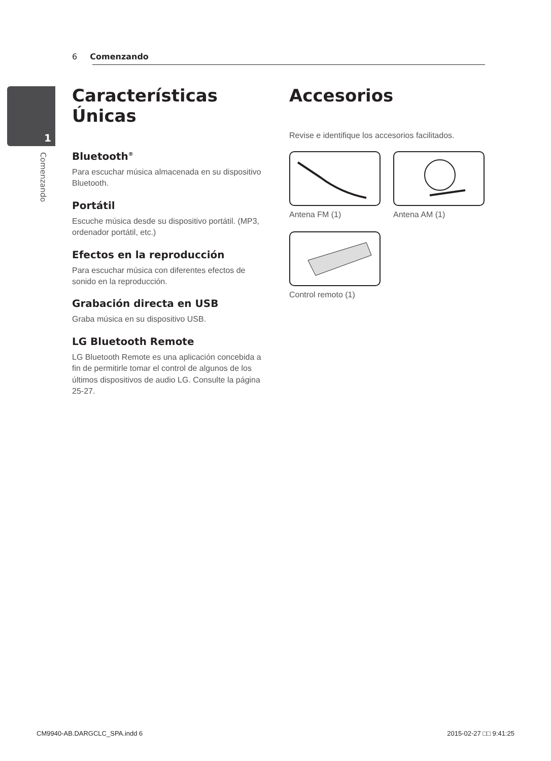6 Comenzando
1
Comenzando
Características Únicas
Bluetooth<sup>®</sup>
Para escuchar música almacenada en su dispositivo Bluetooth.
Portátil
Escuche música desde su dispositivo portátil. (MP3, ordenador portátil, etc.)
Efectos en la reproducción
Para escuchar música con diferentes efectos de sonido en la reproducción.
Grabación directa en USB
Graba música en su dispositivo USB.
LG Bluetooth Remote
LG Bluetooth Remote es una aplicación concebida a fin de permitirle tomar el control de algunos de los últimos dispositivos de audio LG. Consulte la página 25-27.
Accesorios
Revise e identifique los accesorios facilitados.
Antena FM (1)
Antena AM (1)
Control remoto (1)
CM9940-AB.DARGCLC_SPA.indd 6 2015-02-27 □□ 9:41:25